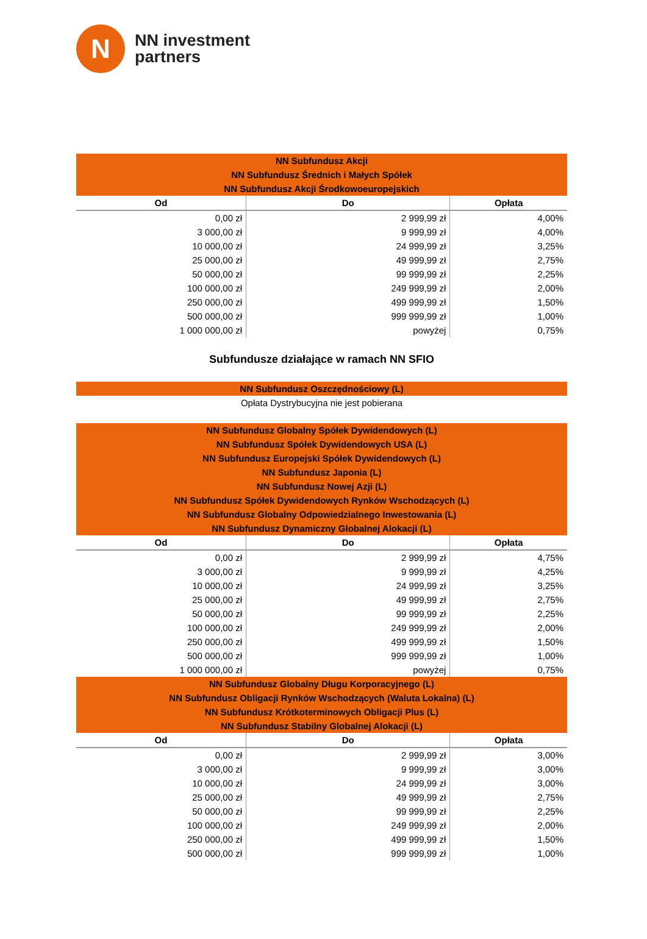N
NN investment
partners
| NN Subfundusz Akcji NN Subfundusz Średnich i Małych Spółek NN Subfundusz Akcji Środkowoeuropejskich | | |
| Od | Do | Opłata |
| 0,00 zł | 2 999,99 zł | 4,00% |
| 3 000,00 zł | 9 999,99 zł | 4,00% |
| 10 000,00 zł | 24 999,99 zł | 3,25% |
| 25 000,00 zł | 49 999,99 zł | 2,75% |
| 50 000,00 zł | 99 999,99 zł | 2,25% |
| 100 000,00 zł | 249 999,99 zł | 2,00% |
| 250 000,00 zł | 499 999,99 zł | 1,50% |
| 500 000,00 zł | 999 999,99 zł | 1,00% |
| 1 000 000,00 zł | powyżej | 0,75% |
Subfundusze działające w ramach NN SFIO
| NN Subfundusz Oszczędnościowy (L) |
Opłata Dystrybucyjna nie jest pobierana
| NN Subfundusz Globalny Spółek Dywidendowych (L) NN Subfundusz Spółek Dywidendowych USA (L) NN Subfundusz Europejski Spółek Dywidendowych (L) NN Subfundusz Japonia (L) NN Subfundusz Nowej Azji (L) NN Subfundusz Spółek Dywidendowych Rynków Wschodzących (L) NN Subfundusz Globalny Odpowiedzialnego Inwestowania (L) NN Subfundusz Dynamiczny Globalnej Alokacji (L) | | |
| Od | Do | Opłata |
| 0,00 zł | 2 999,99 zł | 4,75% |
| 3 000,00 zł | 9 999,99 zł | 4,25% |
| 10 000,00 zł | 24 999,99 zł | 3,25% |
| 25 000,00 zł | 49 999,99 zł | 2,75% |
| 50 000,00 zł | 99 999,99 zł | 2,25% |
| 100 000,00 zł | 249 999,99 zł | 2,00% |
| 250 000,00 zł | 499 999,99 zł | 1,50% |
| 500 000,00 zł | 999 999,99 zł | 1,00% |
| 1 000 000,00 zł | powyżej | 0,75% |
| NN Subfundusz Globalny Długu Korporacyjnego (L) NN Subfundusz Obligacji Rynków Wschodzących (Waluta Lokalna) (L) NN Subfundusz Krótkoterminowych Obligacji Plus (L) NN Subfundusz Stabilny Globalnej Alokacji (L) | | |
| Od | Do | Opłata |
| 0,00 zł | 2 999,99 zł | 3,00% |
| 3 000,00 zł | 9 999,99 zł | 3,00% |
| 10 000,00 zł | 24 999,99 zł | 3,00% |
| 25 000,00 zł | 49 999,99 zł | 2,75% |
| 50 000,00 zł | 99 999,99 zł | 2,25% |
| 100 000,00 zł | 249 999,99 zł | 2,00% |
| 250 000,00 zł | 499 999,99 zł | 1,50% |
| 500 000,00 zł | 999 999,99 zł | 1,00% |